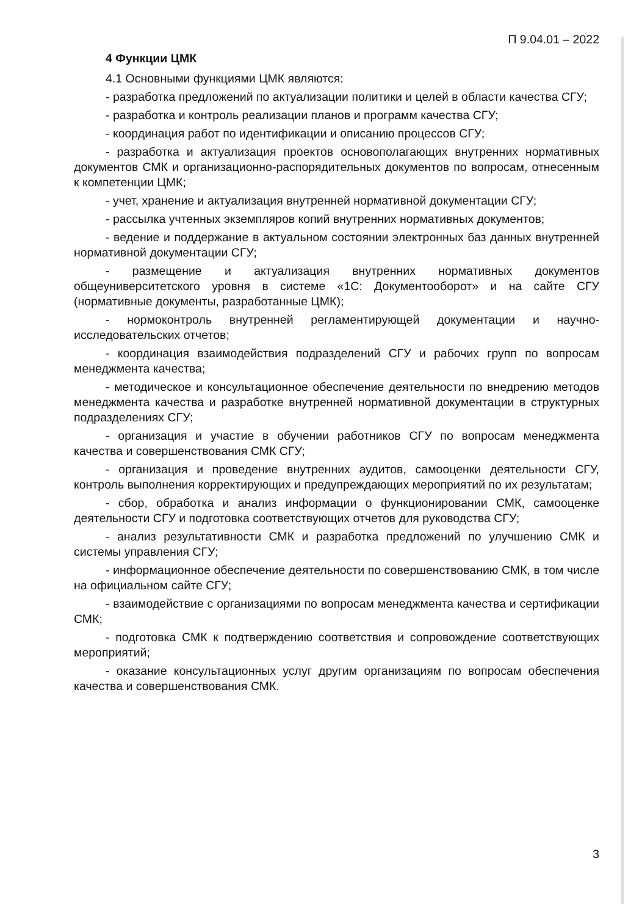П 9.04.01 – 2022
4 Функции ЦМК
4.1 Основными функциями ЦМК являются:
- разработка предложений по актуализации политики и целей в области качества СГУ;
- разработка и контроль реализации планов и программ качества СГУ;
- координация работ по идентификации и описанию процессов СГУ;
- разработка и актуализация проектов основополагающих внутренних нормативных документов СМК и организационно-распорядительных документов по вопросам, отнесенным к компетенции ЦМК;
- учет, хранение и актуализация внутренней нормативной документации СГУ;
- рассылка учтенных экземпляров копий внутренних нормативных документов;
- ведение и поддержание в актуальном состоянии электронных баз данных внутренней нормативной документации СГУ;
- размещение и актуализация внутренних нормативных документов общеуниверситетского уровня в системе «1С: Документооборот» и на сайте СГУ (нормативные документы, разработанные ЦМК);
- нормоконтроль внутренней регламентирующей документации и научно-исследовательских отчетов;
- координация взаимодействия подразделений СГУ и рабочих групп по вопросам менеджмента качества;
- методическое и консультационное обеспечение деятельности по внедрению методов менеджмента качества и разработке внутренней нормативной документации в структурных подразделениях СГУ;
- организация и участие в обучении работников СГУ по вопросам менеджмента качества и совершенствования СМК СГУ;
- организация и проведение внутренних аудитов, самооценки деятельности СГУ, контроль выполнения корректирующих и предупреждающих мероприятий по их результатам;
- сбор, обработка и анализ информации о функционировании СМК, самооценке деятельности СГУ и подготовка соответствующих отчетов для руководства СГУ;
- анализ результативности СМК и разработка предложений по улучшению СМК и системы управления СГУ;
- информационное обеспечение деятельности по совершенствованию СМК, в том числе на официальном сайте СГУ;
- взаимодействие с организациями по вопросам менеджмента качества и сертификации СМК;
- подготовка СМК к подтверждению соответствия и сопровождение соответствующих мероприятий;
- оказание консультационных услуг другим организациям по вопросам обеспечения качества и совершенствования СМК.
3